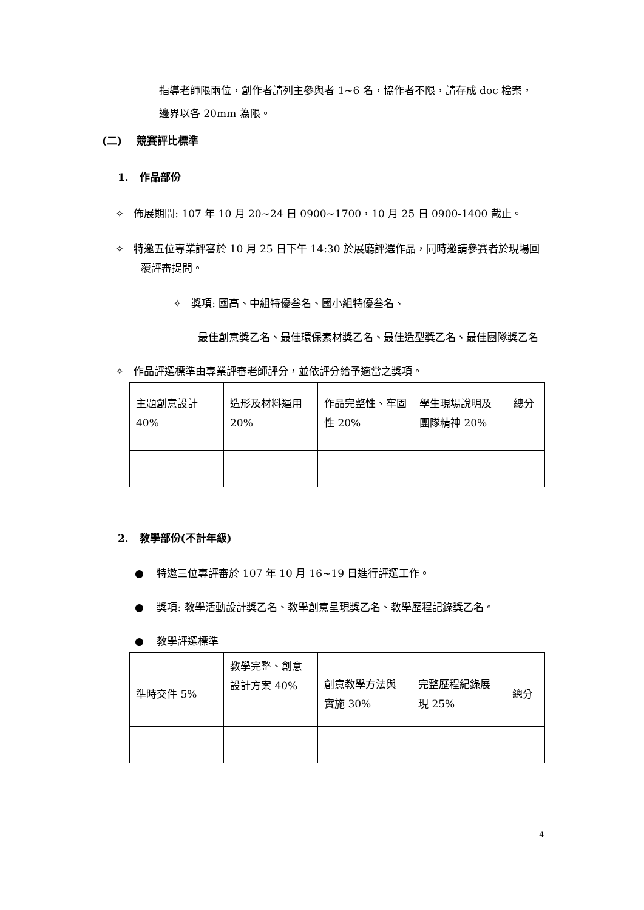指導老師限兩位，創作者請列主參與者 1~6 名，協作者不限，請存成 doc 檔案，邊界以各 20mm 為限。
(二) 競賽評比標準
1. 作品部份
✧ 佈展期間: 107 年 10 月 20~24 日 0900~1700，10 月 25 日 0900-1400 截止。
✧ 特邀五位專業評審於 10 月 25 日下午 14:30 於展廳評選作品，同時邀請參賽者於現場回覆評審提問。
✧ 獎項: 國高、中組特優叁名、國小組特優叁名、
最佳創意獎乙名、最佳環保素材獎乙名、最佳造型獎乙名、最佳團隊獎乙名
✧ 作品評選標準由專業評審老師評分，並依評分給予適當之獎項。
| 主題創意設計 40% | 造形及材料運用 20% | 作品完整性、牢固性 20% | 學生現場說明及團隊精神 20% | 總分 |
2. 教學部份(不計年級)
● 特邀三位專評審於 107 年 10 月 16~19 日進行評選工作。
● 獎項: 教學活動設計獎乙名、教學創意呈現獎乙名、教學歷程記錄獎乙名。
● 教學評選標準
| 準時交件 5% | 教學完整、創意設計方案 40% | 創意教學方法與實施 30% | 完整歷程紀錄展現 25% | 總分 |
4